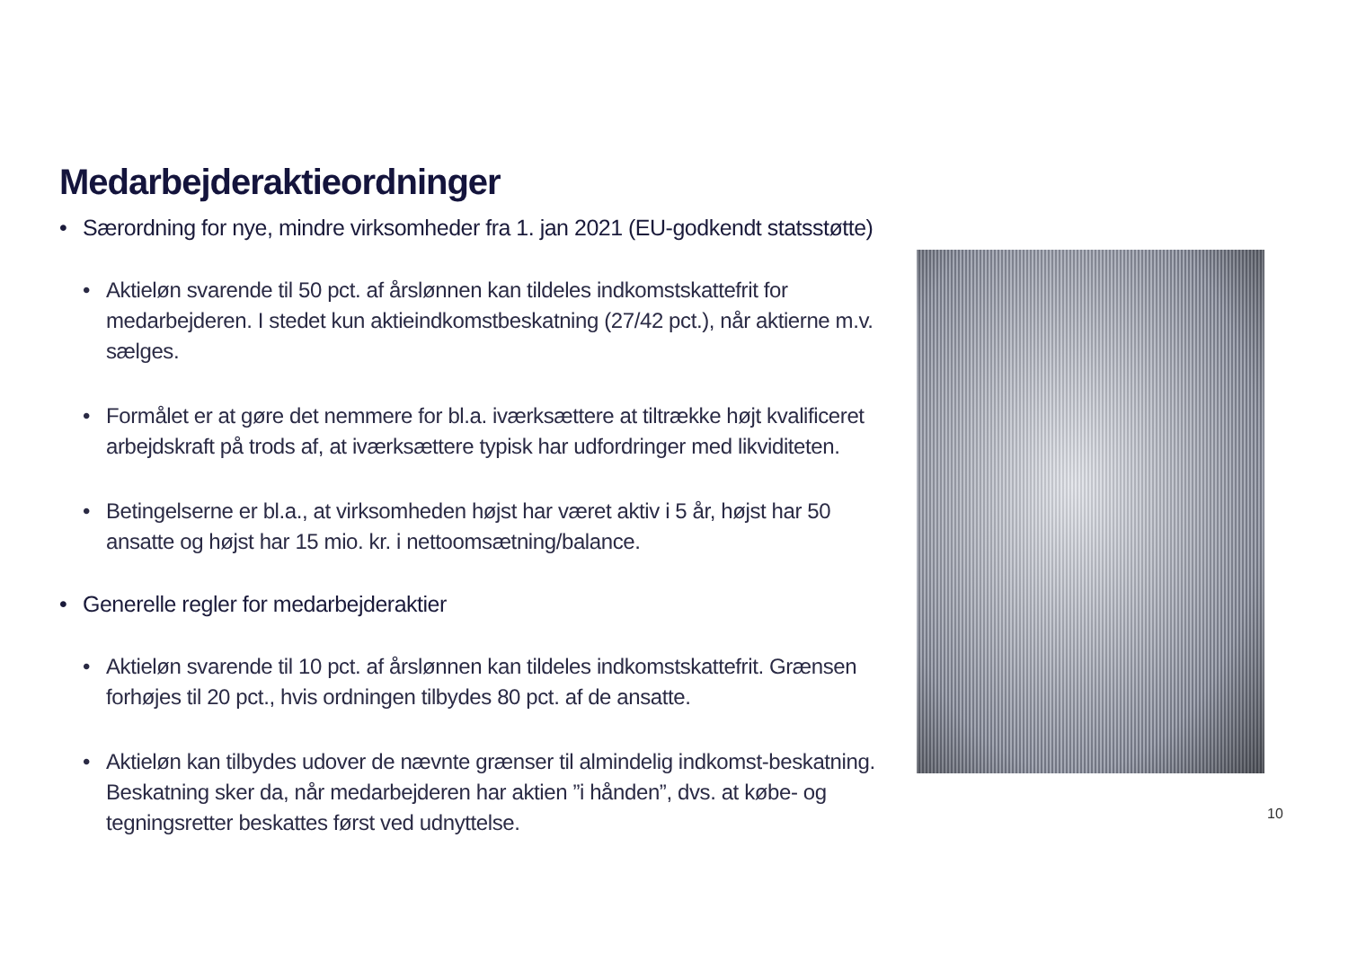Medarbejderaktieordninger
• Særordning for nye, mindre virksomheder fra 1. jan 2021 (EU-godkendt statsstøtte)
• Aktieløn svarende til 50 pct. af årslønnen kan tildeles indkomstskattefrit for medarbejderen. I stedet kun aktieindkomstbeskatning (27/42 pct.), når aktierne m.v. sælges.
• Formålet er at gøre det nemmere for bl.a. iværksættere at tiltrække højt kvalificeret arbejdskraft på trods af, at iværksættere typisk har udfordringer med likviditeten.
• Betingelserne er bl.a., at virksomheden højst har været aktiv i 5 år, højst har 50 ansatte og højst har 15 mio. kr. i nettoomsætning/balance.
• Generelle regler for medarbejderaktier
• Aktieløn svarende til 10 pct. af årslønnen kan tildeles indkomstskattefrit. Grænsen forhøjes til 20 pct., hvis ordningen tilbydes 80 pct. af de ansatte.
• Aktieløn kan tilbydes udover de nævnte grænser til almindelig indkomst-beskatning. Beskatning sker da, når medarbejderen har aktien ”i hånden”, dvs. at købe- og tegningsretter beskattes først ved udnyttelse.
10